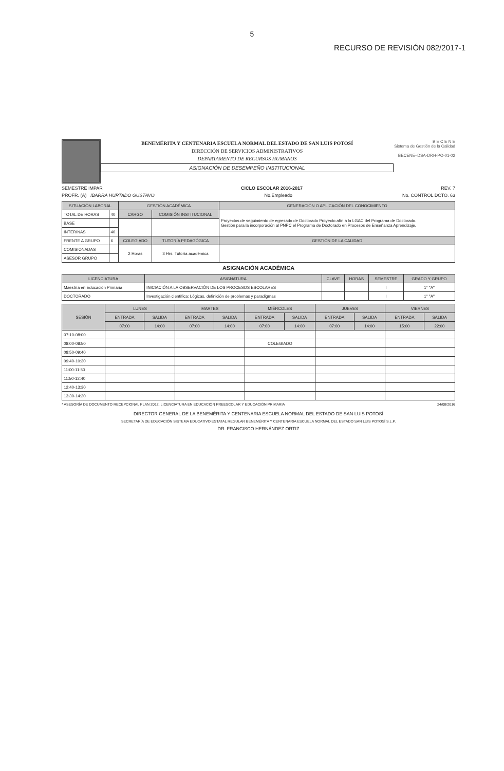5
RECURSO DE REVISIÓN 082/2017-1
BENEMÉRITA Y CENTENARIA ESCUELA NORMAL DEL ESTADO DE SAN LUIS POTOSÍ
DIRECCIÓN DE SERVICIOS ADMINISTRATIVOS
DEPARTAMENTO DE RECURSOS HUMANOS
ASIGNACIÓN DE DESEMPEÑO INSTITUCIONAL
B E C E N E
Sistema de Gestión de la Calidad
BECENE–DSA-DRH-PO-01-02
SEMESTRE IMPAR CICLO ESCOLAR 2016-2017 REV. 7
PROFR. (A) IBARRA HURTADO GUSTAVO No.Empleado No. CONTROL DCTO. 63
| SITUACIÓN LABORAL | | GESTIÓN ACADÉMICA | | GENERACIÓN O APLICACIÓN DEL CONOCIMIENTO |
| --- | --- | --- | --- | --- |
| TOTAL DE HORAS | 40 | CARGO | COMISIÓN INSTITUCIONAL | Proyectos de seguimiento de egresado de Doctorado Proyecto afín a la LGAC del Programa de Doctorado. Gestión para la incorporación al PNPC el Programa de Doctorado en Procesos de Enseñanza Aprendizaje. |
| BASE | | | | |
| INTERINAS | 40 | | | |
| FRENTE A GRUPO | 6 | COLEGIADO | TUTORÍA PEDAGÓGICA | GESTIÓN DE LA CALIDAD |
| COMISIONADAS | | 2 Horas | 3 Hrs. Tutoría académica | |
| ASESOR GRUPO | | | | |
ASIGNACIÓN ACADÉMICA
| LICENCIATURA | ASIGNATURA | CLAVE | HORAS | SEMESTRE | GRADO Y GRUPO |
| --- | --- | --- | --- | --- | --- |
| Maestría en Educación Primaria | INICIACIÓN A LA OBSERVACIÓN DE LOS PROCESOS ESCOLARES | | | I | 1° "A" |
| DOCTORADO | Investigación científica: Lógicas, definición de problemas y paradigmas | | | I | 1° "A" |
| SESIÓN | LUNES | | MARTES | | MIÉRCOLES | | JUEVES | | VIERNES | |
| --- | --- | --- | --- | --- | --- | --- | --- | --- | --- | --- |
| | ENTRADA | SALIDA | ENTRADA | SALIDA | ENTRADA | SALIDA | ENTRADA | SALIDA | ENTRADA | SALIDA |
| | 07:00 | 14:00 | 07:00 | 14:00 | 07:00 | 14:00 | 07:00 | 14:00 | 15:00 | 22:00 |
| 07:10-08:00 | | | | | | | | | | |
| 08:00-08:50 | | | | | COLEGIADO | | | | | |
| 08:50-09:40 | | | | | | | | | | |
| 09:40-10:30 | | | | | | | | | | |
| 11:00-11:50 | | | | | | | | | | |
| 11:50-12:40 | | | | | | | | | | |
| 12:40-13:30 | | | | | | | | | | |
| 13:30-14:20 | | | | | | | | | | |
* ASESORÍA DE DOCUMENTO RECEPCIONAL PLAN 2012, LICENCIATURA EN EDUCACIÓN PREESCOLAR Y EDUCACIÓN PRIMARIA 24/08/2016
DIRECTOR GENERAL DE LA BENEMÉRITA Y CENTENARIA ESCUELA NORMAL DEL ESTADO DE SAN LUIS POTOSÍ
SECRETARÍA DE EDUCACIÓN SISTEMA EDUCATIVO ESTATAL REGULAR BENEMÉRITA Y CENTENARIA ESCUELA NORMAL DEL ESTADO SAN LUIS POTOSÍ S.L.P.
DR. FRANCISCO HERNÁNDEZ ORTIZ